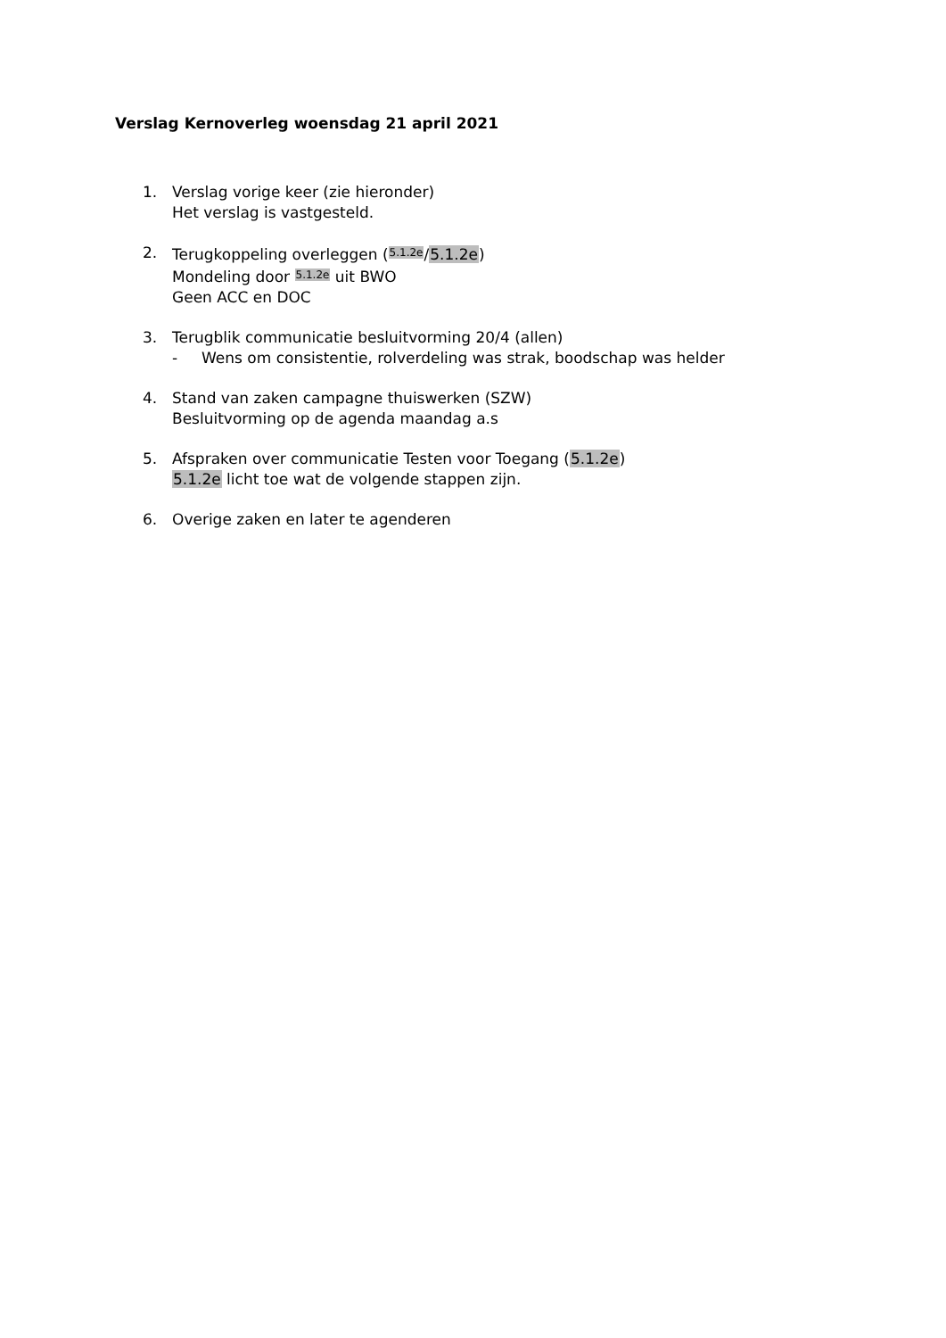Verslag Kernoverleg woensdag 21 april 2021
1. Verslag vorige keer (zie hieronder)
Het verslag is vastgesteld.
2. Terugkoppeling overleggen (5.1.2e/5.1.2e)
Mondeling door 5.1.2e uit BWO
Geen ACC en DOC
3. Terugblik communicatie besluitvorming 20/4 (allen)
- Wens om consistentie, rolverdeling was strak, boodschap was helder
4. Stand van zaken campagne thuiswerken (SZW)
Besluitvorming op de agenda maandag a.s
5. Afspraken over communicatie Testen voor Toegang (5.1.2e)
5.1.2e licht toe wat de volgende stappen zijn.
6. Overige zaken en later te agenderen